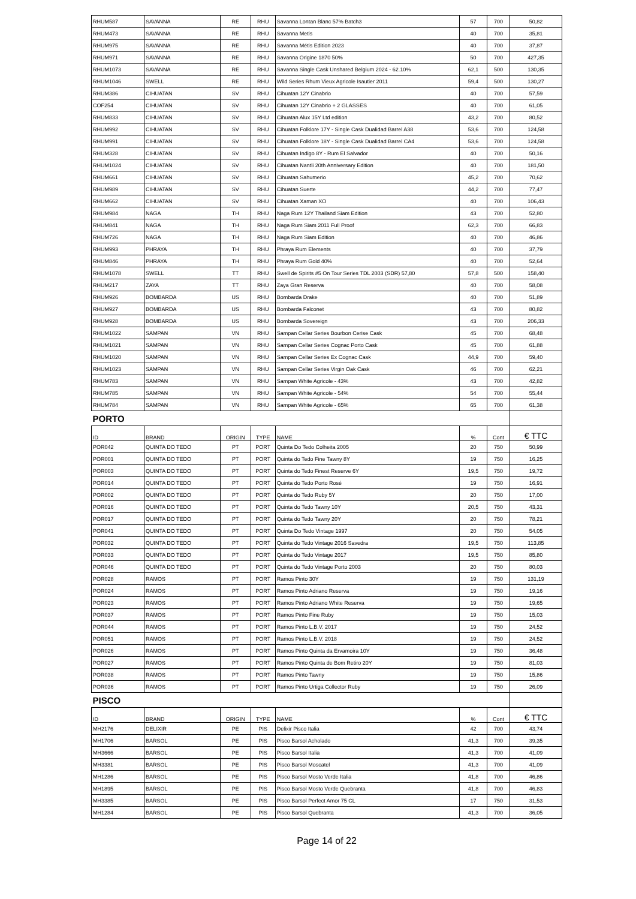| RHUM587 | SAVANNA | RE | RHU | Savanna Lontan Blanc 57% Batch3 | 57 | 700 | 50,82 |
| RHUM473 | SAVANNA | RE | RHU | Savanna Metis | 40 | 700 | 35,81 |
| RHUM975 | SAVANNA | RE | RHU | Savanna Métis Edition 2023 | 40 | 700 | 37,87 |
| RHUM971 | SAVANNA | RE | RHU | Savanna Origine 1870 50% | 50 | 700 | 427,35 |
| RHUM1073 | SAVANNA | RE | RHU | Savanna Single Cask Unshared Belgium 2024 - 62.10% | 62,1 | 500 | 130,35 |
| RHUM1046 | SWELL | RE | RHU | Wild Series Rhum Vieux Agricole Isautier 2011 | 59,4 | 500 | 130,27 |
| RHUM386 | CIHUATAN | SV | RHU | Cihuatan 12Y Cinabrio | 40 | 700 | 57,59 |
| COF254 | CIHUATAN | SV | RHU | Cihuatan 12Y Cinabrio + 2 GLASSES | 40 | 700 | 61,05 |
| RHUM833 | CIHUATAN | SV | RHU | Cihuatan Alux 15Y Ltd edition | 43,2 | 700 | 80,52 |
| RHUM992 | CIHUATAN | SV | RHU | Cihuatan Folklore 17Y - Single Cask Dualidad Barrel A38 | 53,6 | 700 | 124,58 |
| RHUM991 | CIHUATAN | SV | RHU | Cihuatan Folklore 18Y - Single Cask Dualidad Barrel CA4 | 53,6 | 700 | 124,58 |
| RHUM328 | CIHUATAN | SV | RHU | Cihuatan Indigo 8Y - Rum El Salvador | 40 | 700 | 50,16 |
| RHUM1024 | CIHUATAN | SV | RHU | Cihuatan Nantli 20th Anniversary Edition | 40 | 700 | 181,50 |
| RHUM661 | CIHUATAN | SV | RHU | Cihuatan Sahumerio | 45,2 | 700 | 70,62 |
| RHUM989 | CIHUATAN | SV | RHU | Cihuatan Suerte | 44,2 | 700 | 77,47 |
| RHUM662 | CIHUATAN | SV | RHU | Cihuatan Xaman XO | 40 | 700 | 106,43 |
| RHUM984 | NAGA | TH | RHU | Naga Rum 12Y Thailand Siam Edition | 43 | 700 | 52,80 |
| RHUM841 | NAGA | TH | RHU | Naga Rum Siam 2011 Full Proof | 62,3 | 700 | 66,83 |
| RHUM726 | NAGA | TH | RHU | Naga Rum Siam Edition | 40 | 700 | 46,86 |
| RHUM993 | PHRAYA | TH | RHU | Phraya Rum Elements | 40 | 700 | 37,79 |
| RHUM846 | PHRAYA | TH | RHU | Phraya Rum Gold 40% | 40 | 700 | 52,64 |
| RHUM1078 | SWELL | TT | RHU | Swell de Spirits #5 On Tour Series TDL 2003 (SDR) 57,80 | 57,8 | 500 | 158,40 |
| RHUM217 | ZAYA | TT | RHU | Zaya Gran Reserva | 40 | 700 | 58,08 |
| RHUM926 | BOMBARDA | US | RHU | Bombarda Drake | 40 | 700 | 51,89 |
| RHUM927 | BOMBARDA | US | RHU | Bombarda Falconet | 43 | 700 | 80,82 |
| RHUM928 | BOMBARDA | US | RHU | Bombarda Sovereign | 43 | 700 | 206,33 |
| RHUM1022 | SAMPAN | VN | RHU | Sampan Cellar Series Bourbon Cerise Cask | 45 | 700 | 68,48 |
| RHUM1021 | SAMPAN | VN | RHU | Sampan Cellar Series Cognac Porto Cask | 45 | 700 | 61,88 |
| RHUM1020 | SAMPAN | VN | RHU | Sampan Cellar Series Ex Cognac Cask | 44,9 | 700 | 59,40 |
| RHUM1023 | SAMPAN | VN | RHU | Sampan Cellar Series Virgin Oak Cask | 46 | 700 | 62,21 |
| RHUM783 | SAMPAN | VN | RHU | Sampan White Agricole - 43% | 43 | 700 | 42,82 |
| RHUM785 | SAMPAN | VN | RHU | Sampan White Agricole - 54% | 54 | 700 | 55,44 |
| RHUM784 | SAMPAN | VN | RHU | Sampan White Agricole - 65% | 65 | 700 | 61,38 |
| PORTO | | | | | | | |
| ID | BRAND | ORIGIN | TYPE | NAME | % | Cont | € TTC |
| POR042 | QUINTA DO TEDO | PT | PORT | Quinta Do Tedo Colheita 2005 | 20 | 750 | 50,99 |
| POR001 | QUINTA DO TEDO | PT | PORT | Quinta do Tedo Fine Tawny 8Y | 19 | 750 | 16,25 |
| POR003 | QUINTA DO TEDO | PT | PORT | Quinta do Tedo Finest Reserve 6Y | 19,5 | 750 | 19,72 |
| POR014 | QUINTA DO TEDO | PT | PORT | Quinta do Tedo Porto Rosé | 19 | 750 | 16,91 |
| POR002 | QUINTA DO TEDO | PT | PORT | Quinta do Tedo Ruby 5Y | 20 | 750 | 17,00 |
| POR016 | QUINTA DO TEDO | PT | PORT | Quinta do Tedo Tawny 10Y | 20,5 | 750 | 43,31 |
| POR017 | QUINTA DO TEDO | PT | PORT | Quinta do Tedo Tawny 20Y | 20 | 750 | 78,21 |
| POR041 | QUINTA DO TEDO | PT | PORT | Quinta Do Tedo Vintage 1997 | 20 | 750 | 54,05 |
| POR032 | QUINTA DO TEDO | PT | PORT | Quinta do Tedo Vintage 2016 Savedra | 19,5 | 750 | 113,85 |
| POR033 | QUINTA DO TEDO | PT | PORT | Quinta do Tedo Vintage 2017 | 19,5 | 750 | 85,80 |
| POR046 | QUINTA DO TEDO | PT | PORT | Quinta do Tedo Vintage Porto 2003 | 20 | 750 | 80,03 |
| POR028 | RAMOS | PT | PORT | Ramos Pinto 30Y | 19 | 750 | 131,19 |
| POR024 | RAMOS | PT | PORT | Ramos Pinto Adriano Reserva | 19 | 750 | 19,16 |
| POR023 | RAMOS | PT | PORT | Ramos Pinto Adriano White Reserva | 19 | 750 | 19,65 |
| POR037 | RAMOS | PT | PORT | Ramos Pinto Fine Ruby | 19 | 750 | 15,03 |
| POR044 | RAMOS | PT | PORT | Ramos Pinto L.B.V. 2017 | 19 | 750 | 24,52 |
| POR051 | RAMOS | PT | PORT | Ramos Pinto L.B.V. 2018 | 19 | 750 | 24,52 |
| POR026 | RAMOS | PT | PORT | Ramos Pinto Quinta da Ervamoira 10Y | 19 | 750 | 36,48 |
| POR027 | RAMOS | PT | PORT | Ramos Pinto Quinta de Bom Retiro 20Y | 19 | 750 | 81,03 |
| POR038 | RAMOS | PT | PORT | Ramos Pinto Tawny | 19 | 750 | 15,86 |
| POR036 | RAMOS | PT | PORT | Ramos Pinto Urtiga Collector Ruby | 19 | 750 | 26,09 |
| PISCO | | | | | | | |
| ID | BRAND | ORIGIN | TYPE | NAME | % | Cont | € TTC |
| MH2176 | DELIXIR | PE | PIS | Delixir Pisco Italia | 42 | 700 | 43,74 |
| MH1706 | BARSOL | PE | PIS | Pisco Barsol Acholado | 41,3 | 700 | 39,35 |
| MH3666 | BARSOL | PE | PIS | Pisco Barsol Italia | 41,3 | 700 | 41,09 |
| MH3381 | BARSOL | PE | PIS | Pisco Barsol Moscatel | 41,3 | 700 | 41,09 |
| MH1286 | BARSOL | PE | PIS | Pisco Barsol Mosto Verde Italia | 41,8 | 700 | 46,86 |
| MH1895 | BARSOL | PE | PIS | Pisco Barsol Mosto Verde Quebranta | 41,8 | 700 | 46,83 |
| MH3385 | BARSOL | PE | PIS | Pisco Barsol Perfect Amor 75 CL | 17 | 750 | 31,53 |
| MH1284 | BARSOL | PE | PIS | Pisco Barsol Quebranta | 41,3 | 700 | 36,05 |
Page 14 of 22